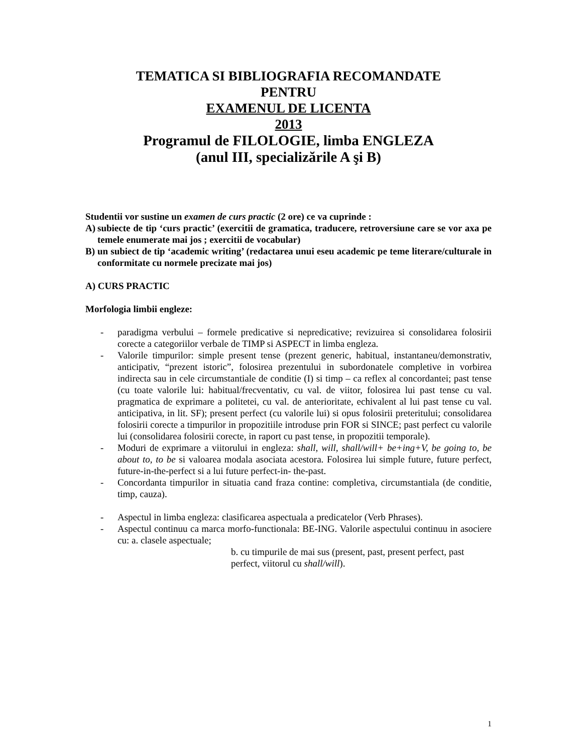TEMATICA SI BIBLIOGRAFIA RECOMANDATE
PENTRU
EXAMENUL DE LICENTA
2013
Programul de FILOLOGIE, limba ENGLEZA
(anul III, specializările A şi B)
Studentii vor sustine un examen de curs practic (2 ore) ce va cuprinde :
A) subiecte de tip ‘curs practic’ (exercitii de gramatica, traducere, retroversiune care se vor axa pe temele enumerate mai jos ; exercitii de vocabular)
B) un subiect de tip ‘academic writing’ (redactarea unui eseu academic pe teme literare/culturale in conformitate cu normele precizate mai jos)
A) CURS PRACTIC
Morfologia limbii engleze:
- paradigma verbului – formele predicative si nepredicative; revizuirea si consolidarea folosirii corecte a categoriilor verbale de TIMP si ASPECT in limba engleza.
- Valorile timpurilor: simple present tense (prezent generic, habitual, instantaneu/demonstrativ, anticipativ, “prezent istoric”, folosirea prezentului in subordonatele completive in vorbirea indirecta sau in cele circumstantiale de conditie (I) si timp – ca reflex al concordantei; past tense (cu toate valorile lui: habitual/frecventativ, cu val. de viitor, folosirea lui past tense cu val. pragmatica de exprimare a politetei, cu val. de anterioritate, echivalent al lui past tense cu val. anticipativa, in lit. SF); present perfect (cu valorile lui) si opus folosirii preteritului; consolidarea folosirii corecte a timpurilor in propozitiile introduse prin FOR si SINCE; past perfect cu valorile lui (consolidarea folosirii corecte, in raport cu past tense, in propozitii temporale).
- Moduri de exprimare a viitorului in engleza: shall, will, shall/will+ be+ing+V, be going to, be about to, to be si valoarea modala asociata acestora. Folosirea lui simple future, future perfect, future-in-the-perfect si a lui future perfect-in- the-past.
- Concordanta timpurilor in situatia cand fraza contine: completiva, circumstantiala (de conditie, timp, cauza).
- Aspectul in limba engleza: clasificarea aspectuala a predicatelor (Verb Phrases).
- Aspectul continuu ca marca morfo-functionala: BE-ING. Valorile aspectului continuu in asociere cu: a. clasele aspectuale;
b. cu timpurile de mai sus (present, past, present perfect, past perfect, viitorul cu shall/will).
1